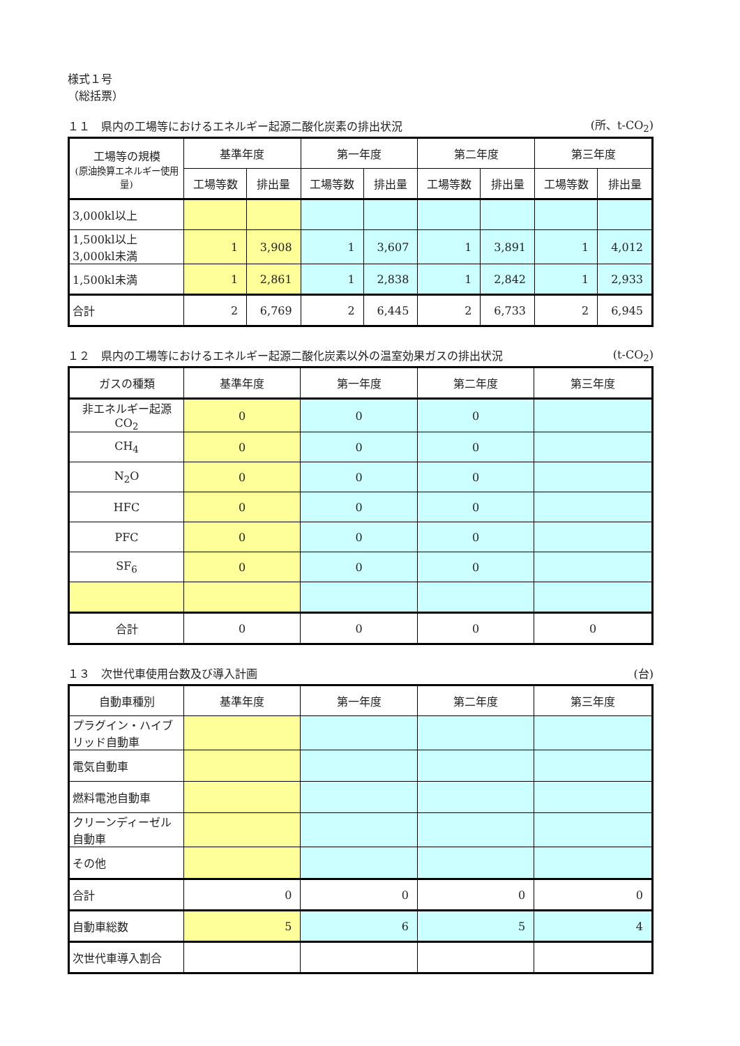様式１号
（総括票）
１１　県内の工場等におけるエネルギー起源二酸化炭素の排出状況 (所、t-CO<sub>2</sub>)
| 工場等の規模 (原油換算エネルギー使用量) | 基準年度 | | 第一年度 | | 第二年度 | | 第三年度 | |
| --- | --- | --- | --- | --- | --- | --- | --- | --- |
| | 工場等数 | 排出量 | 工場等数 | 排出量 | 工場等数 | 排出量 | 工場等数 | 排出量 |
| 3,000kl以上 | | | | | | | | |
| 1,500kl以上 3,000kl未満 | 1 | 3,908 | 1 | 3,607 | 1 | 3,891 | 1 | 4,012 |
| 1,500kl未満 | 1 | 2,861 | 1 | 2,838 | 1 | 2,842 | 1 | 2,933 |
| 合計 | 2 | 6,769 | 2 | 6,445 | 2 | 6,733 | 2 | 6,945 |
１２　県内の工場等におけるエネルギー起源二酸化炭素以外の温室効果ガスの排出状況 (t-CO<sub>2</sub>)
| ガスの種類 | 基準年度 | 第一年度 | 第二年度 | 第三年度 |
| --- | --- | --- | --- | --- |
| 非エネルギー起源CO<sub>2</sub> | 0 | 0 | 0 | |
| CH<sub>4</sub> | 0 | 0 | 0 | |
| N<sub>2</sub>O | 0 | 0 | 0 | |
| HFC | 0 | 0 | 0 | |
| PFC | 0 | 0 | 0 | |
| SF<sub>6</sub> | 0 | 0 | 0 | |
| 合計 | 0 | 0 | 0 | 0 |
１３　次世代車使用台数及び導入計画 (台)
| 自動車種別 | 基準年度 | 第一年度 | 第二年度 | 第三年度 |
| --- | --- | --- | --- | --- |
| プラグイン・ハイブリッド自動車 | | | | |
| 電気自動車 | | | | |
| 燃料電池自動車 | | | | |
| クリーンディーゼル自動車 | | | | |
| その他 | | | | |
| 合計 | 0 | 0 | 0 | 0 |
| 自動車総数 | 5 | 6 | 5 | 4 |
| 次世代車導入割合 | | | | |